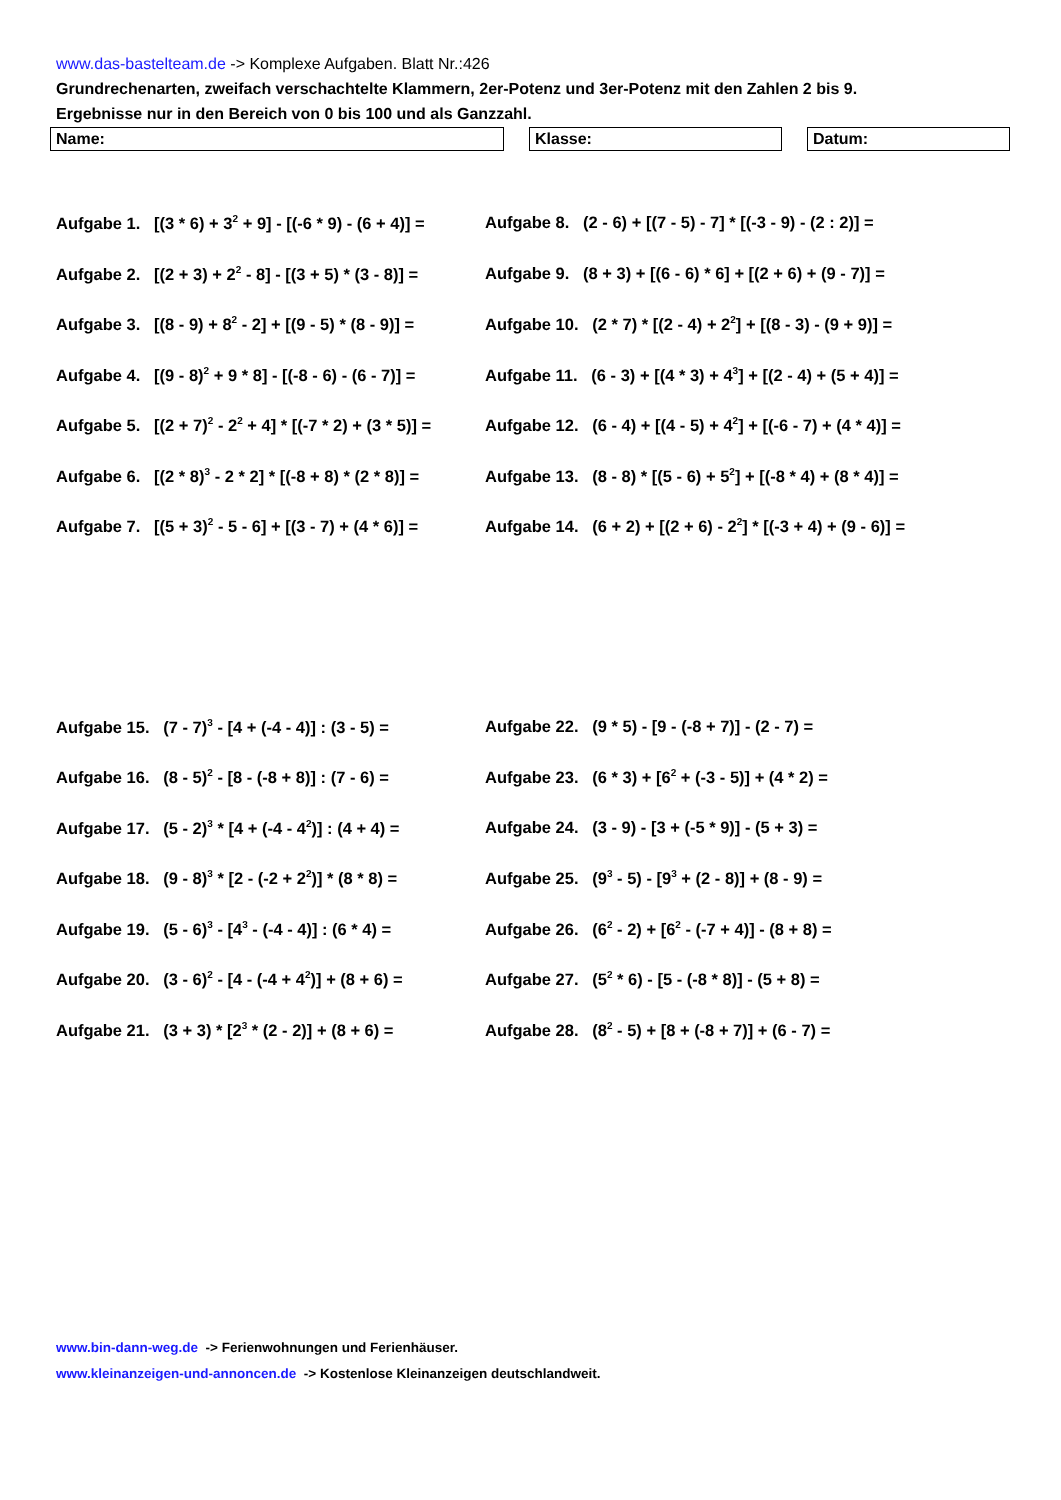www.das-bastelteam.de -> Komplexe Aufgaben. Blatt Nr.:426
Grundrechenarten, zweifach verschachtelte Klammern, 2er-Potenz und 3er-Potenz mit den Zahlen 2 bis 9.
Ergebnisse nur in den Bereich von 0 bis 100 und als Ganzzahl.
Name: Klasse: Datum:
Aufgabe 1. [(3 * 6) + 3<sup>2</sup> + 9] - [(-6 * 9) - (6 + 4)] =
Aufgabe 8. (2 - 6) + [(7 - 5) - 7] * [(-3 - 9) - (2 : 2)] =
Aufgabe 2. [(2 + 3) + 2<sup>2</sup> - 8] - [(3 + 5) * (3 - 8)] =
Aufgabe 9. (8 + 3) + [(6 - 6) * 6] + [(2 + 6) + (9 - 7)] =
Aufgabe 3. [(8 - 9) + 8<sup>2</sup> - 2] + [(9 - 5) * (8 - 9)] =
Aufgabe 10. (2 * 7) * [(2 - 4) + 2<sup>2</sup>] + [(8 - 3) - (9 + 9)] =
Aufgabe 4. [(9 - 8)<sup>2</sup> + 9 * 8] - [(-8 - 6) - (6 - 7)] =
Aufgabe 11. (6 - 3) + [(4 * 3) + 4<sup>3</sup>] + [(2 - 4) + (5 + 4)] =
Aufgabe 5. [(2 + 7)<sup>2</sup> - 2<sup>2</sup> + 4] * [(-7 * 2) + (3 * 5)] =
Aufgabe 12. (6 - 4) + [(4 - 5) + 4<sup>2</sup>] + [(-6 - 7) + (4 * 4)] =
Aufgabe 6. [(2 * 8)<sup>3</sup> - 2 * 2] * [(-8 + 8) * (2 * 8)] =
Aufgabe 13. (8 - 8) * [(5 - 6) + 5<sup>2</sup>] + [(-8 * 4) + (8 * 4)] =
Aufgabe 7. [(5 + 3)<sup>2</sup> - 5 - 6] + [(3 - 7) + (4 * 6)] =
Aufgabe 14. (6 + 2) + [(2 + 6) - 2<sup>2</sup>] * [(-3 + 4) + (9 - 6)] =
Aufgabe 15. (7 - 7)<sup>3</sup> - [4 + (-4 - 4)] : (3 - 5) =
Aufgabe 22. (9 * 5) - [9 - (-8 + 7)] - (2 - 7) =
Aufgabe 16. (8 - 5)<sup>2</sup> - [8 - (-8 + 8)] : (7 - 6) =
Aufgabe 23. (6 * 3) + [6<sup>2</sup> + (-3 - 5)] + (4 * 2) =
Aufgabe 17. (5 - 2)<sup>3</sup> * [4 + (-4 - 4<sup>2</sup>)] : (4 + 4) =
Aufgabe 24. (3 - 9) - [3 + (-5 * 9)] - (5 + 3) =
Aufgabe 18. (9 - 8)<sup>3</sup> * [2 - (-2 + 2<sup>2</sup>)] * (8 * 8) =
Aufgabe 25. (9<sup>3</sup> - 5) - [9<sup>3</sup> + (2 - 8)] + (8 - 9) =
Aufgabe 19. (5 - 6)<sup>3</sup> - [4<sup>3</sup> - (-4 - 4)] : (6 * 4) =
Aufgabe 26. (6<sup>2</sup> - 2) + [6<sup>2</sup> - (-7 + 4)] - (8 + 8) =
Aufgabe 20. (3 - 6)<sup>2</sup> - [4 - (-4 + 4<sup>2</sup>)] + (8 + 6) =
Aufgabe 27. (5<sup>2</sup> * 6) - [5 - (-8 * 8)] - (5 + 8) =
Aufgabe 21. (3 + 3) * [2<sup>3</sup> * (2 - 2)] + (8 + 6) =
Aufgabe 28. (8<sup>2</sup> - 5) + [8 + (-8 + 7)] + (6 - 7) =
www.bin-dann-weg.de -> Ferienwohnungen und Ferienhäuser.
www.kleinanzeigen-und-annoncen.de -> Kostenlose Kleinanzeigen deutschlandweit.